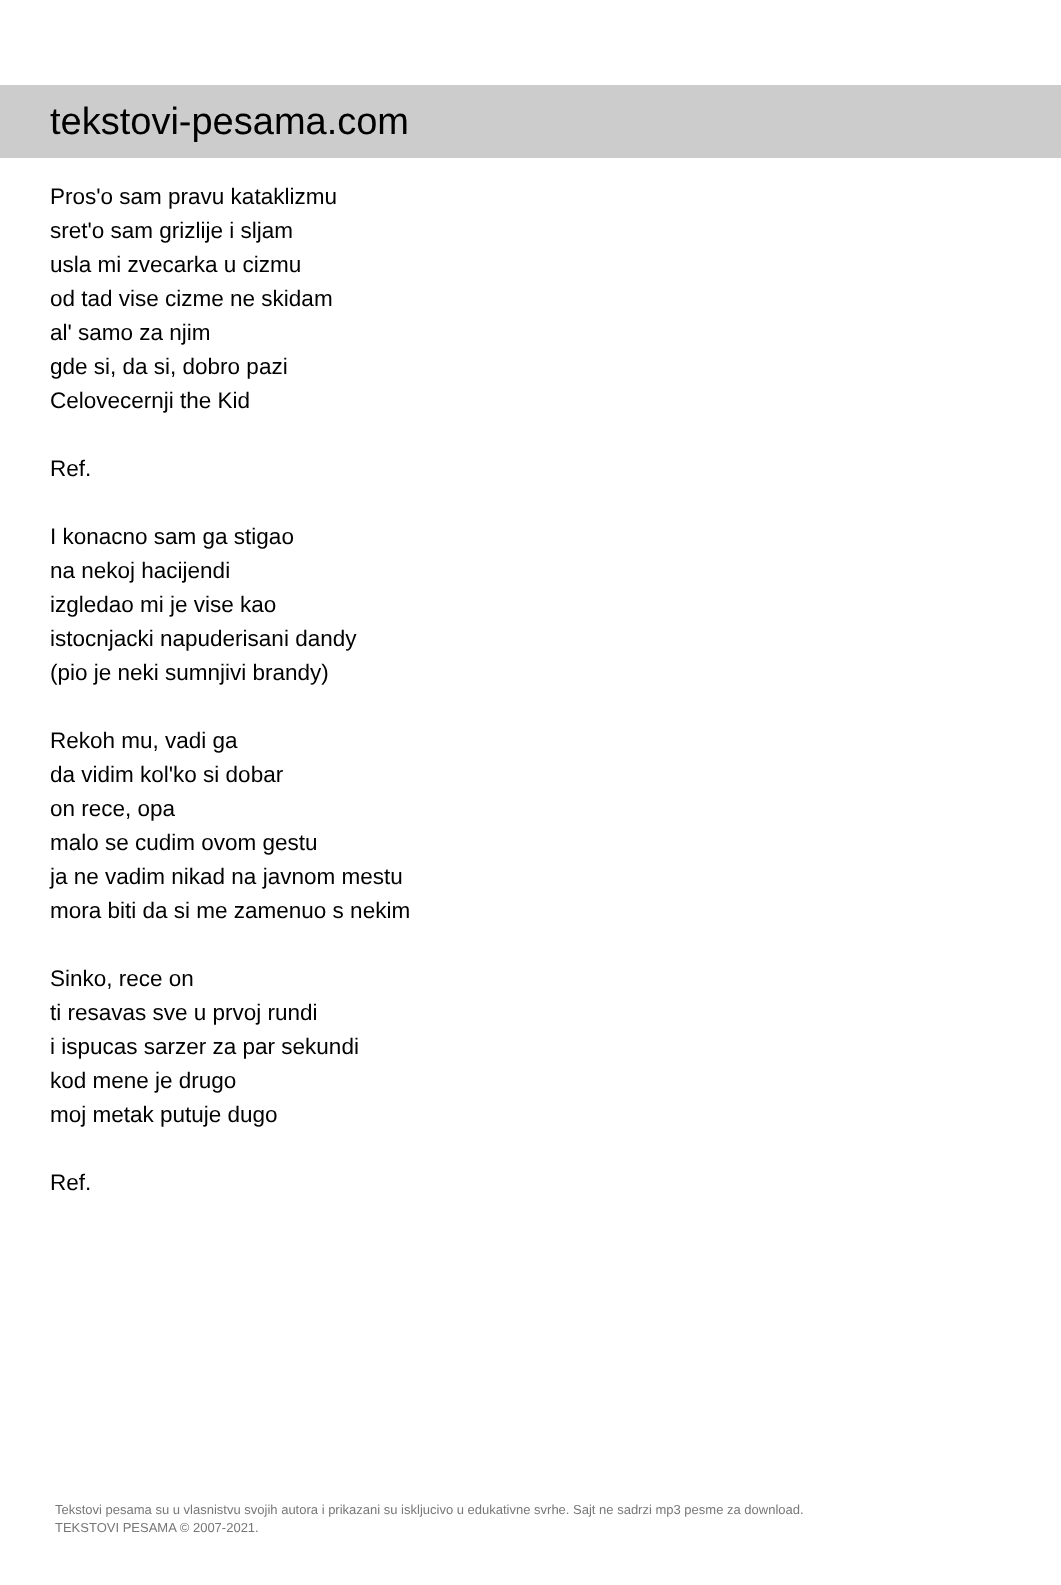tekstovi-pesama.com
Pros'o sam pravu kataklizmu
sret'o sam grizlije i sljam
usla mi zvecarka u cizmu
od tad vise cizme ne skidam
al' samo za njim
gde si, da si, dobro pazi
Celovecernji the Kid
Ref.
I konacno sam ga stigao
na nekoj hacijendi
izgledao mi je vise kao
istocnjacki napuderisani dandy
(pio je neki sumnjivi brandy)
Rekoh mu, vadi ga
da vidim kol'ko si dobar
on rece, opa
malo se cudim ovom gestu
ja ne vadim nikad na javnom mestu
mora biti da si me zamenuo s nekim
Sinko, rece on
ti resavas sve u prvoj rundi
i ispucas sarzer za par sekundi
kod mene je drugo
moj metak putuje dugo
Ref.
Tekstovi pesama su u vlasnistvu svojih autora i prikazani su iskljucivo u edukativne svrhe. Sajt ne sadrzi mp3 pesme za download.
TEKSTOVI PESAMA © 2007-2021.